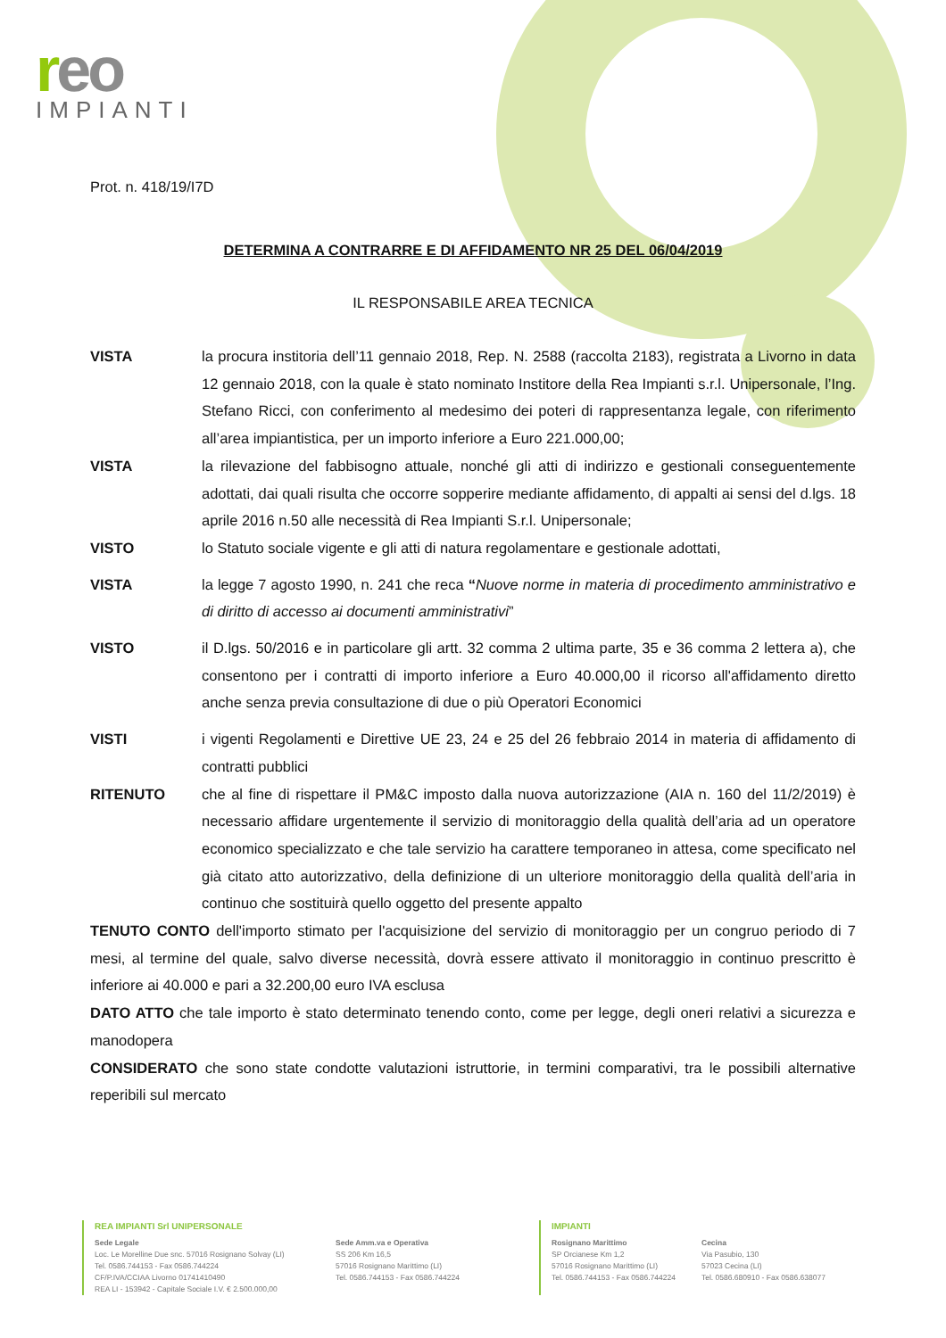reo
IMPIANTI
Prot. n. 418/19/I7D
DETERMINA A CONTRARRE E DI AFFIDAMENTO NR 25 DEL 06/04/2019
IL RESPONSABILE AREA TECNICA
VISTA la procura institoria dell’11 gennaio 2018, Rep. N. 2588 (raccolta 2183), registrata a Livorno in data 12 gennaio 2018, con la quale è stato nominato Institore della Rea Impianti s.r.l. Unipersonale, l’Ing. Stefano Ricci, con conferimento al medesimo dei poteri di rappresentanza legale, con riferimento all’area impiantistica, per un importo inferiore a Euro 221.000,00;
VISTA la rilevazione del fabbisogno attuale, nonché gli atti di indirizzo e gestionali conseguentemente adottati, dai quali risulta che occorre sopperire mediante affidamento, di appalti ai sensi del d.lgs. 18 aprile 2016 n.50 alle necessità di Rea Impianti S.r.l. Unipersonale;
VISTO lo Statuto sociale vigente e gli atti di natura regolamentare e gestionale adottati,
VISTA la legge 7 agosto 1990, n. 241 che reca “Nuove norme in materia di procedimento amministrativo e di diritto di accesso ai documenti amministrativi”
VISTO il D.lgs. 50/2016 e in particolare gli artt. 32 comma 2 ultima parte, 35 e 36 comma 2 lettera a), che consentono per i contratti di importo inferiore a Euro 40.000,00 il ricorso all'affidamento diretto anche senza previa consultazione di due o più Operatori Economici
VISTI i vigenti Regolamenti e Direttive UE 23, 24 e 25 del 26 febbraio 2014 in materia di affidamento di contratti pubblici
RITENUTO che al fine di rispettare il PM&C imposto dalla nuova autorizzazione (AIA n. 160 del 11/2/2019) è necessario affidare urgentemente il servizio di monitoraggio della qualità dell’aria ad un operatore economico specializzato e che tale servizio ha carattere temporaneo in attesa, come specificato nel già citato atto autorizzativo, della definizione di un ulteriore monitoraggio della qualità dell’aria in continuo che sostituirà quello oggetto del presente appalto
TENUTO CONTO dell'importo stimato per l'acquisizione del servizio di monitoraggio per un congruo periodo di 7 mesi, al termine del quale, salvo diverse necessità, dovrà essere attivato il monitoraggio in continuo prescritto è inferiore ai 40.000 e pari a 32.200,00 euro IVA esclusa
DATO ATTO che tale importo è stato determinato tenendo conto, come per legge, degli oneri relativi a sicurezza e manodopera
CONSIDERATO che sono state condotte valutazioni istruttorie, in termini comparativi, tra le possibili alternative reperibili sul mercato
REA IMPIANTI Srl UNIPERSONALE
Sede Legale
Loc. Le Morelline Due snc. 57016 Rosignano Solvay (LI)
Tel. 0586.744153 - Fax 0586.744224
CF/P.IVA/CCIAA Livorno 01741410490
REA LI - 153942 - Capitale Sociale I.V. € 2.500.000,00
Sede Amm.va e Operativa
SS 206 Km 16,5
57016 Rosignano Marittimo (LI)
Tel. 0586.744153 - Fax 0586.744224
IMPIANTI
Rosignano Marittimo
SP Orcianese Km 1,2
57016 Rosignano Marittimo (LI)
Tel. 0586.744153 - Fax 0586.744224
Cecina
Via Pasubio, 130
57023 Cecina (LI)
Tel. 0586.680910 - Fax 0586.638077